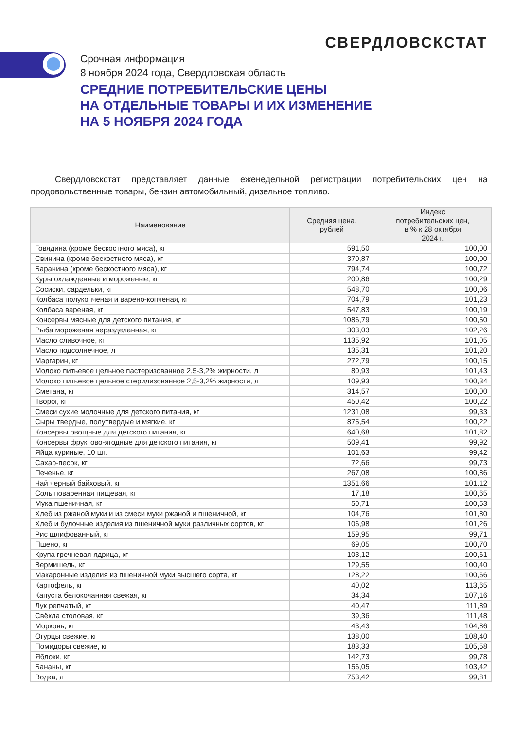СВЕРДЛОВСКСТАТ
Срочная информация
8 ноября 2024 года, Свердловская область
СРЕДНИЕ ПОТРЕБИТЕЛЬСКИЕ ЦЕНЫ
НА ОТДЕЛЬНЫЕ ТОВАРЫ И ИХ ИЗМЕНЕНИЕ
НА 5 НОЯБРЯ 2024 ГОДА
Свердловскстат представляет данные еженедельной регистрации потребительских цен на продовольственные товары, бензин автомобильный, дизельное топливо.
| Наименование | Средняя цена, рублей | Индекс потребительских цен, в % к 28 октября 2024 г. |
| --- | --- | --- |
| Говядина (кроме бескостного мяса), кг | 591,50 | 100,00 |
| Свинина (кроме бескостного мяса), кг | 370,87 | 100,00 |
| Баранина (кроме бескостного мяса), кг | 794,74 | 100,72 |
| Куры охлажденные и мороженые, кг | 200,86 | 100,29 |
| Сосиски, сардельки, кг | 548,70 | 100,06 |
| Колбаса полукопченая и варено-копченая, кг | 704,79 | 101,23 |
| Колбаса вареная, кг | 547,83 | 100,19 |
| Консервы мясные для детского питания, кг | 1086,79 | 100,50 |
| Рыба мороженая неразделанная, кг | 303,03 | 102,26 |
| Масло сливочное, кг | 1135,92 | 101,05 |
| Масло подсолнечное, л | 135,31 | 101,20 |
| Маргарин, кг | 272,79 | 100,15 |
| Молоко питьевое цельное пастеризованное 2,5-3,2% жирности, л | 80,93 | 101,43 |
| Молоко питьевое цельное стерилизованное 2,5-3,2% жирности, л | 109,93 | 100,34 |
| Сметана, кг | 314,57 | 100,00 |
| Творог, кг | 450,42 | 100,22 |
| Смеси сухие молочные для детского питания, кг | 1231,08 | 99,33 |
| Сыры твердые, полутвердые и мягкие, кг | 875,54 | 100,22 |
| Консервы овощные для детского питания, кг | 640,68 | 101,82 |
| Консервы фруктово-ягодные для детского питания, кг | 509,41 | 99,92 |
| Яйца куриные, 10 шт. | 101,63 | 99,42 |
| Сахар-песок, кг | 72,66 | 99,73 |
| Печенье, кг | 267,08 | 100,86 |
| Чай черный байховый, кг | 1351,66 | 101,12 |
| Соль поваренная пищевая, кг | 17,18 | 100,65 |
| Мука пшеничная, кг | 50,71 | 100,53 |
| Хлеб из ржаной муки и из смеси муки ржаной и пшеничной, кг | 104,76 | 101,80 |
| Хлеб и булочные изделия из пшеничной муки различных сортов, кг | 106,98 | 101,26 |
| Рис шлифованный, кг | 159,95 | 99,71 |
| Пшено, кг | 69,05 | 100,70 |
| Крупа гречневая-ядрица, кг | 103,12 | 100,61 |
| Вермишель, кг | 129,55 | 100,40 |
| Макаронные изделия из пшеничной муки высшего сорта, кг | 128,22 | 100,66 |
| Картофель, кг | 40,02 | 113,65 |
| Капуста белокочанная свежая, кг | 34,34 | 107,16 |
| Лук репчатый, кг | 40,47 | 111,89 |
| Свёкла столовая, кг | 39,36 | 111,48 |
| Морковь, кг | 43,43 | 104,86 |
| Огурцы свежие, кг | 138,00 | 108,40 |
| Помидоры свежие, кг | 183,33 | 105,58 |
| Яблоки, кг | 142,73 | 99,78 |
| Бананы, кг | 156,05 | 103,42 |
| Водка, л | 753,42 | 99,81 |